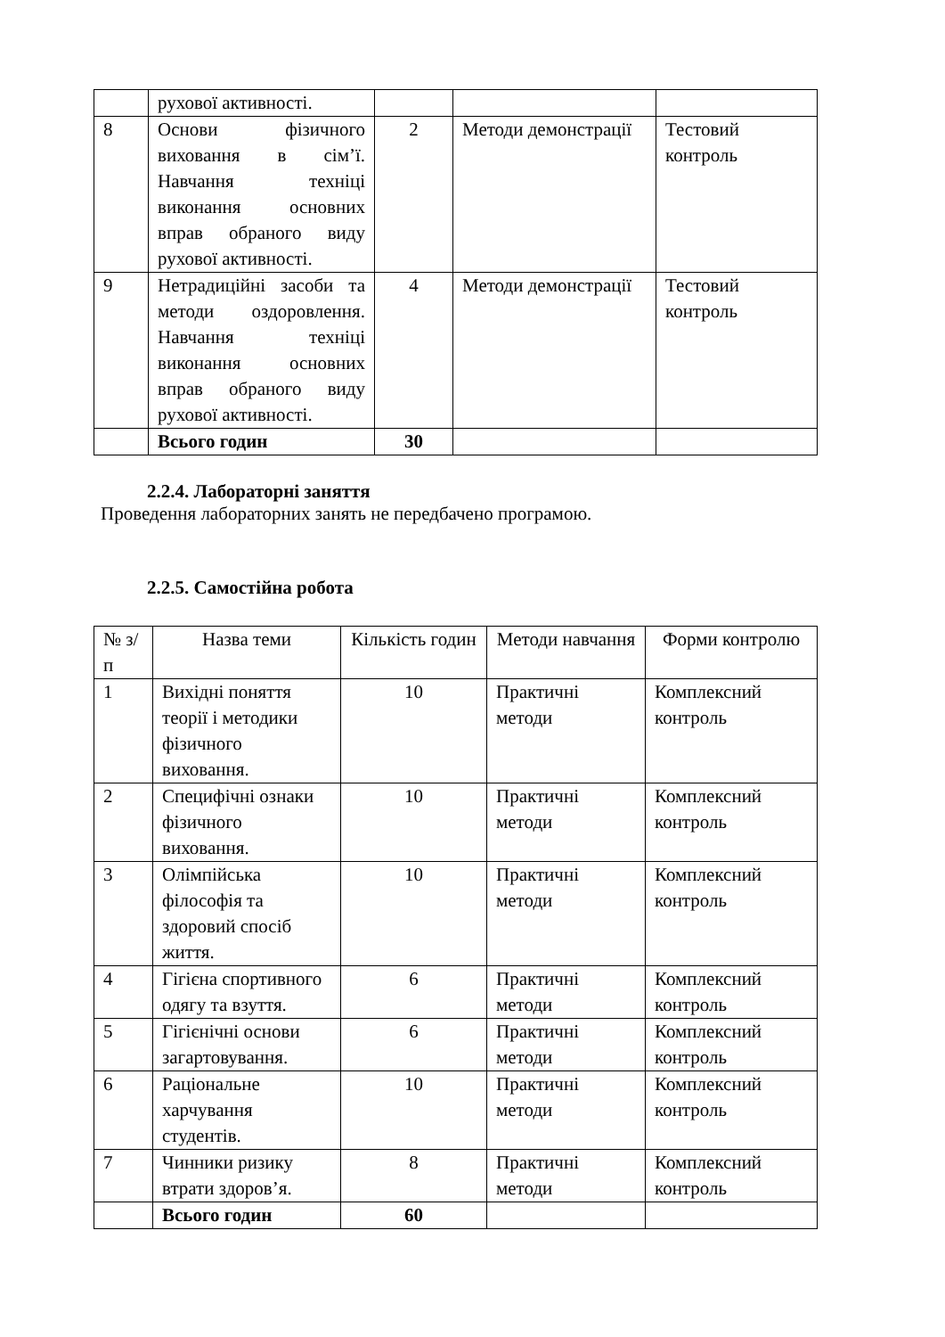| | рухової активності. | | | |
| 8 | Основи фізичного виховання в сім’ї. Навчання техніці виконання основних вправ обраного виду рухової активності. | 2 | Методи демонстрації | Тестовий контроль |
| 9 | Нетрадиційні засоби та методи оздоровлення. Навчання техніці виконання основних вправ обраного виду рухової активності. | 4 | Методи демонстрації | Тестовий контроль |
| | Всього годин | 30 | | |
2.2.4. Лабораторні заняття
Проведення лабораторних занять не передбачено програмою.
2.2.5. Самостійна робота
| № з/п | Назва теми | Кількість годин | Методи навчання | Форми контролю |
| --- | --- | --- | --- | --- |
| 1 | Вихідні поняття теорії і методики фізичного виховання. | 10 | Практичні методи | Комплексний контроль |
| 2 | Специфічні ознаки фізичного виховання. | 10 | Практичні методи | Комплексний контроль |
| 3 | Олімпійська філософія та здоровий спосіб життя. | 10 | Практичні методи | Комплексний контроль |
| 4 | Гігієна спортивного одягу та взуття. | 6 | Практичні методи | Комплексний контроль |
| 5 | Гігієнічні основи загартовування. | 6 | Практичні методи | Комплексний контроль |
| 6 | Раціональне харчування студентів. | 10 | Практичні методи | Комплексний контроль |
| 7 | Чинники ризику втрати здоров’я. | 8 | Практичні методи | Комплексний контроль |
| | Всього годин | 60 | | |